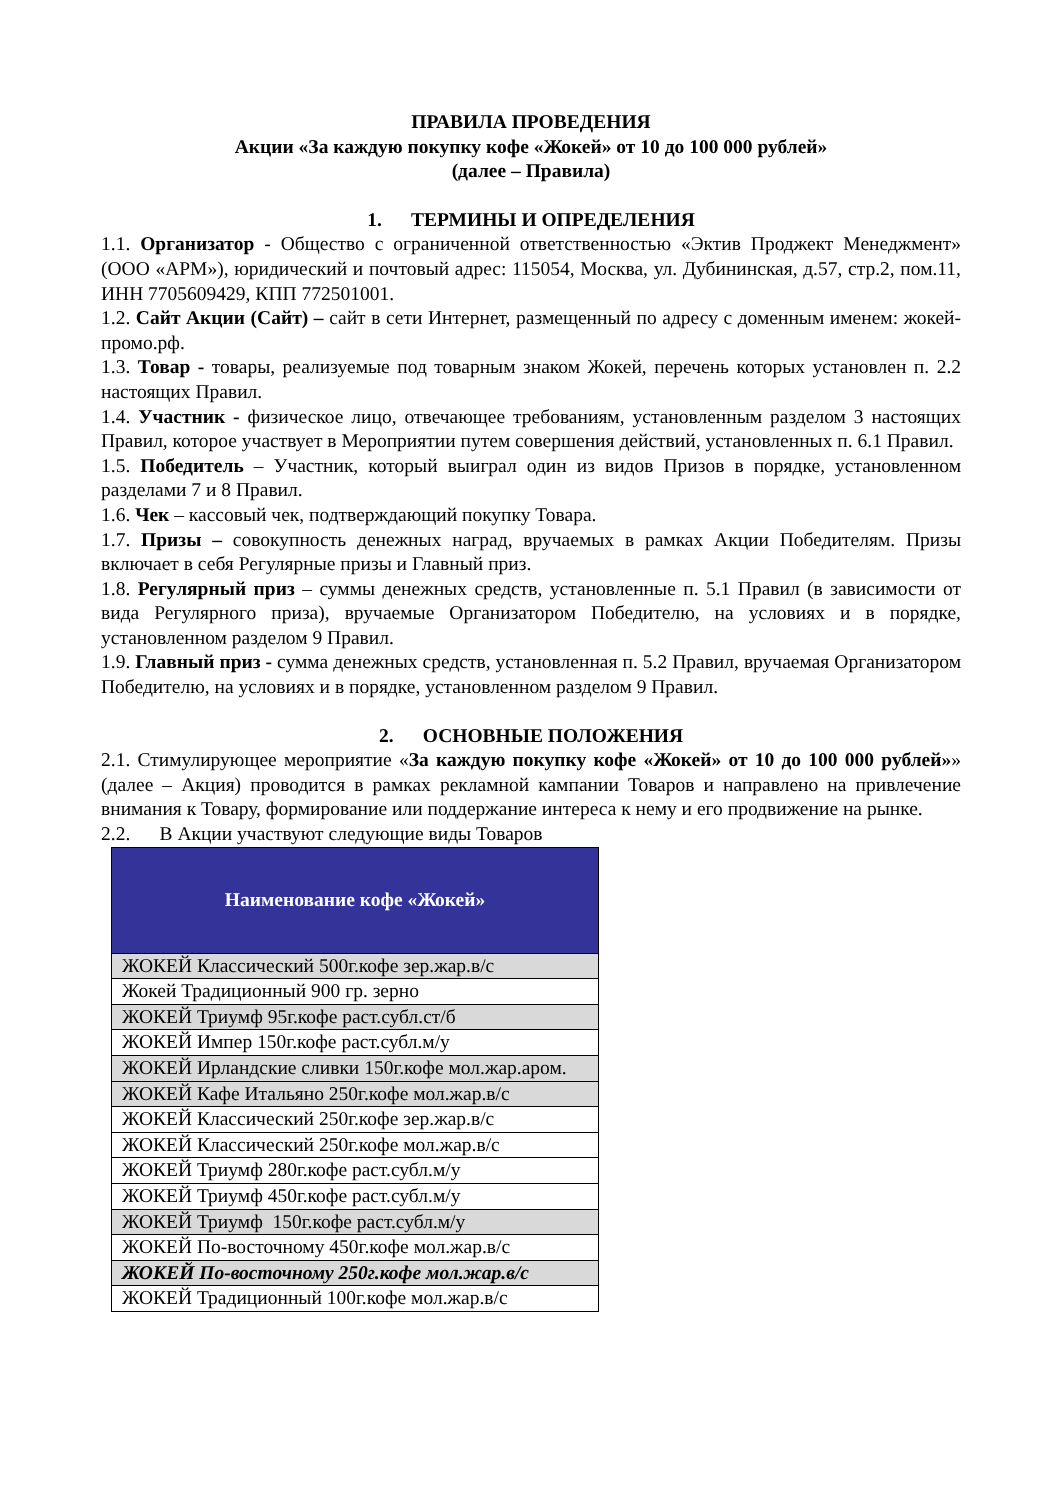ПРАВИЛА ПРОВЕДЕНИЯ
Акции «За каждую покупку кофе «Жокей» от 10 до 100 000 рублей»
(далее – Правила)
1. ТЕРМИНЫ И ОПРЕДЕЛЕНИЯ
1.1. Организатор - Общество с ограниченной ответственностью «Эктив Проджект Менеджмент» (ООО «АРМ»), юридический и почтовый адрес: 115054, Москва, ул. Дубининская, д.57, стр.2, пом.11, ИНН 7705609429, КПП 772501001.
1.2. Сайт Акции (Сайт) – сайт в сети Интернет, размещенный по адресу с доменным именем: жокей-промо.рф.
1.3. Товар - товары, реализуемые под товарным знаком Жокей, перечень которых установлен п. 2.2 настоящих Правил.
1.4. Участник - физическое лицо, отвечающее требованиям, установленным разделом 3 настоящих Правил, которое участвует в Мероприятии путем совершения действий, установленных п. 6.1 Правил.
1.5. Победитель – Участник, который выиграл один из видов Призов в порядке, установленном разделами 7 и 8 Правил.
1.6. Чек – кассовый чек, подтверждающий покупку Товара.
1.7. Призы – совокупность денежных наград, вручаемых в рамках Акции Победителям. Призы включает в себя Регулярные призы и Главный приз.
1.8. Регулярный приз – суммы денежных средств, установленные п. 5.1 Правил (в зависимости от вида Регулярного приза), вручаемые Организатором Победителю, на условиях и в порядке, установленном разделом 9 Правил.
1.9. Главный приз - сумма денежных средств, установленная п. 5.2 Правил, вручаемая Организатором Победителю, на условиях и в порядке, установленном разделом 9 Правил.
2. ОСНОВНЫЕ ПОЛОЖЕНИЯ
2.1. Стимулирующее мероприятие «За каждую покупку кофе «Жокей» от 10 до 100 000 рублей»» (далее – Акция) проводится в рамках рекламной кампании Товаров и направлено на привлечение внимания к Товару, формирование или поддержание интереса к нему и его продвижение на рынке.
2.2. В Акции участвуют следующие виды Товаров
| Наименование кофе «Жокей» |
| --- |
| ЖОКЕЙ Классический 500г.кофе зер.жар.в/с |
| Жокей Традиционный 900 гр. зерно |
| ЖОКЕЙ Триумф 95г.кофе раст.субл.ст/б |
| ЖОКЕЙ Импер 150г.кофе раст.субл.м/у |
| ЖОКЕЙ Ирландские сливки 150г.кофе мол.жар.аром. |
| ЖОКЕЙ Кафе Итальяно 250г.кофе мол.жар.в/с |
| ЖОКЕЙ Классический 250г.кофе зер.жар.в/с |
| ЖОКЕЙ Классический 250г.кофе мол.жар.в/с |
| ЖОКЕЙ Триумф 280г.кофе раст.субл.м/у |
| ЖОКЕЙ Триумф 450г.кофе раст.субл.м/у |
| ЖОКЕЙ Триумф 150г.кофе раст.субл.м/у |
| ЖОКЕЙ По-восточному 450г.кофе мол.жар.в/с |
| ЖОКЕЙ По-восточному 250г.кофе мол.жар.в/с |
| ЖОКЕЙ Традиционный 100г.кофе мол.жар.в/с |